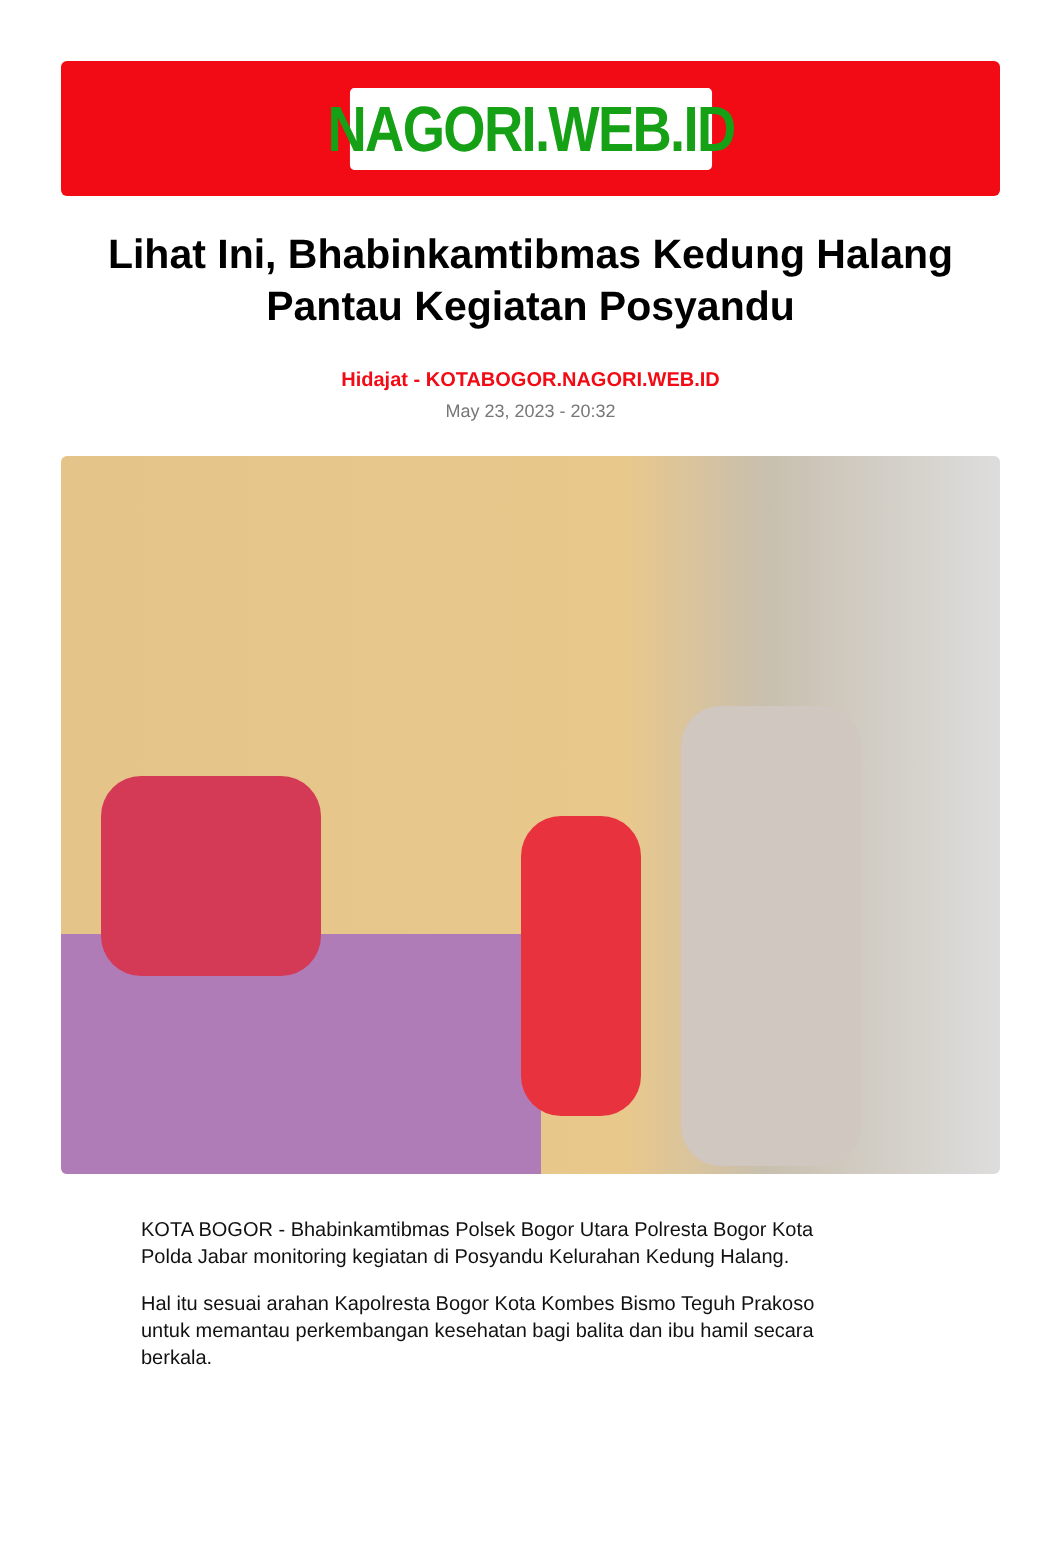NAGORI.WEB.ID
Lihat Ini, Bhabinkamtibmas Kedung Halang Pantau Kegiatan Posyandu
Hidajat - KOTABOGOR.NAGORI.WEB.ID
May 23, 2023 - 20:32
KOTA BOGOR - Bhabinkamtibmas Polsek Bogor Utara Polresta Bogor Kota Polda Jabar monitoring kegiatan di Posyandu Kelurahan Kedung Halang.
Hal itu sesuai arahan Kapolresta Bogor Kota Kombes Bismo Teguh Prakoso untuk memantau perkembangan kesehatan bagi balita dan ibu hamil secara berkala.